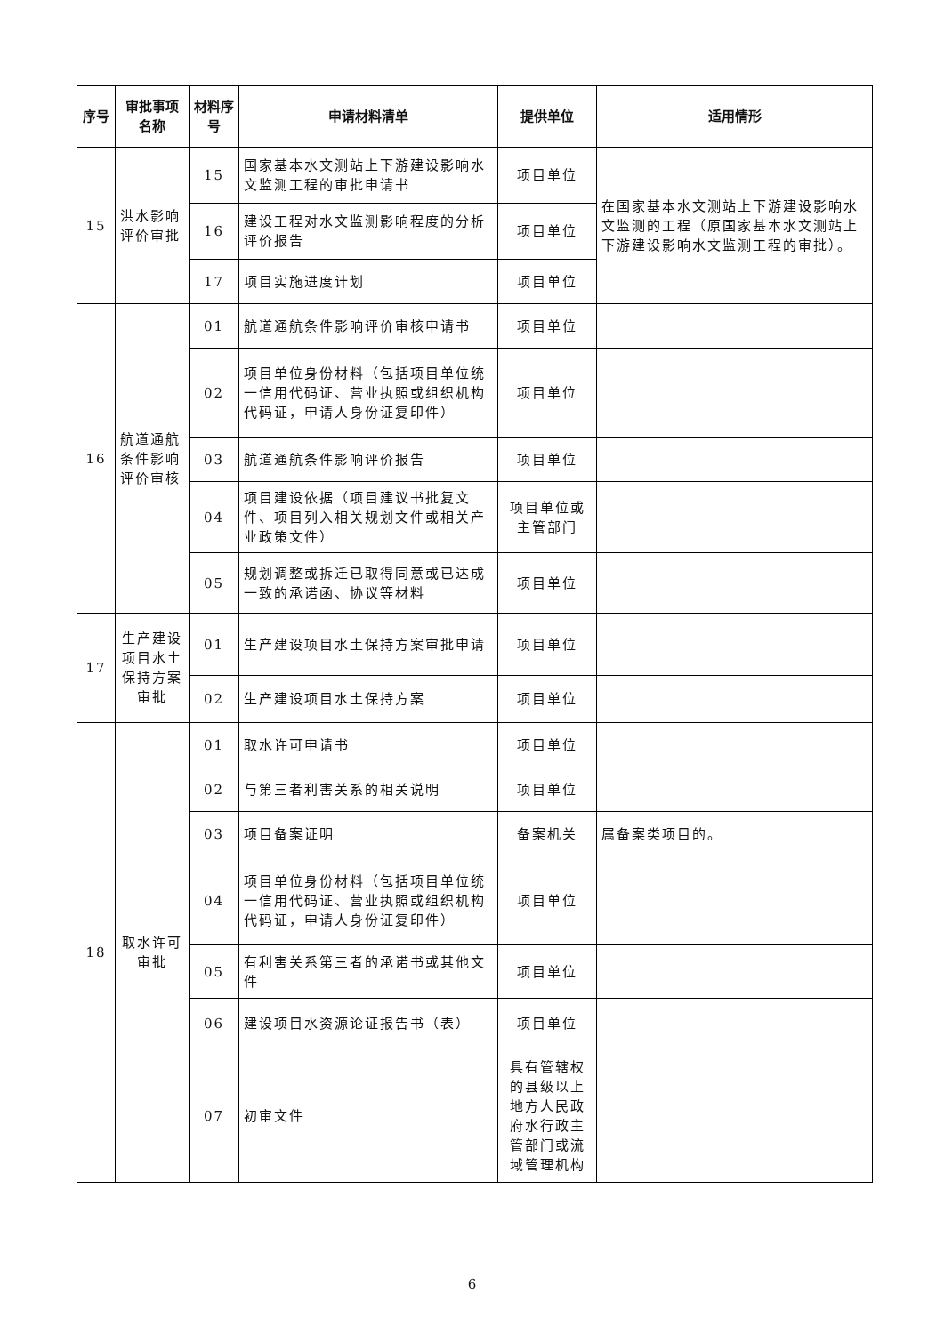| 序号 | 审批事项名称 | 材料序号 | 申请材料清单 | 提供单位 | 适用情形 |
| --- | --- | --- | --- | --- | --- |
| 15 | 洪水影响评价审批 | 15 | 国家基本水文测站上下游建设影响水文监测工程的审批申请书 | 项目单位 | 在国家基本水文测站上下游建设影响水文监测的工程（原国家基本水文测站上下游建设影响水文监测工程的审批）。 |
| | | 16 | 建设工程对水文监测影响程度的分析评价报告 | 项目单位 | |
| | | 17 | 项目实施进度计划 | 项目单位 | |
| 16 | 航道通航条件影响评价审核 | 01 | 航道通航条件影响评价审核申请书 | 项目单位 | |
| | | 02 | 项目单位身份材料（包括项目单位统一信用代码证、营业执照或组织机构代码证，申请人身份证复印件） | 项目单位 | |
| | | 03 | 航道通航条件影响评价报告 | 项目单位 | |
| | | 04 | 项目建设依据（项目建议书批复文件、项目列入相关规划文件或相关产业政策文件） | 项目单位或主管部门 | |
| | | 05 | 规划调整或拆迁已取得同意或已达成一致的承诺函、协议等材料 | 项目单位 | |
| 17 | 生产建设项目水土保持方案审批 | 01 | 生产建设项目水土保持方案审批申请 | 项目单位 | |
| | | 02 | 生产建设项目水土保持方案 | 项目单位 | |
| 18 | 取水许可审批 | 01 | 取水许可申请书 | 项目单位 | |
| | | 02 | 与第三者利害关系的相关说明 | 项目单位 | |
| | | 03 | 项目备案证明 | 备案机关 | 属备案类项目的。 |
| | | 04 | 项目单位身份材料（包括项目单位统一信用代码证、营业执照或组织机构代码证，申请人身份证复印件） | 项目单位 | |
| | | 05 | 有利害关系第三者的承诺书或其他文件 | 项目单位 | |
| | | 06 | 建设项目水资源论证报告书（表） | 项目单位 | |
| | | 07 | 初审文件 | 具有管辖权的县级以上地方人民政府水行政主管部门或流域管理机构 | |
6